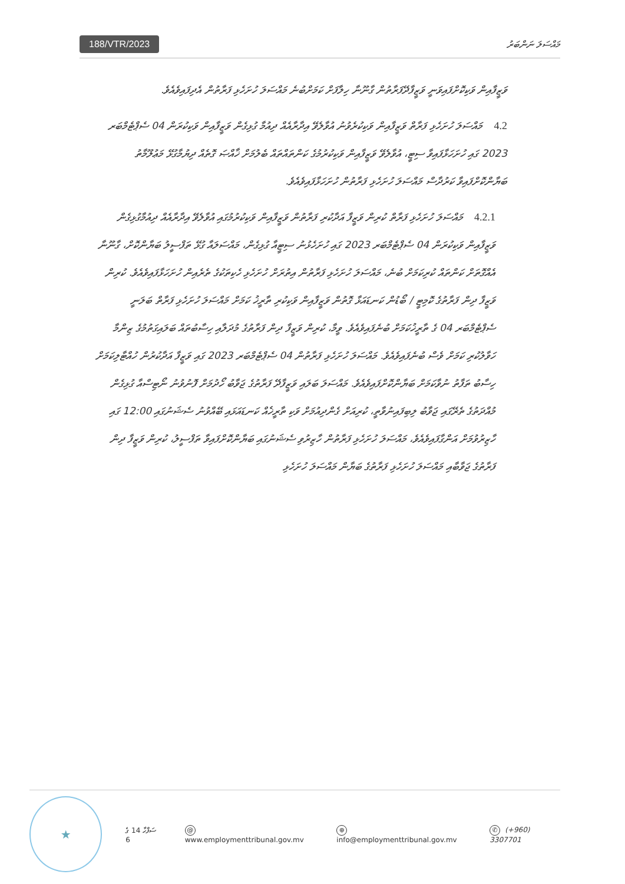188/VTR/2023
މައްސަލަ ނަންބަރު
ވަޒީފާއިން ވަކިކޮށްފައިވަނީ ވަޒީފާދޭފަރާތުން ގާނޫނާ ހިލާފަށް ކަމަށްބުނެ މައްސަލަ ހުށަހެޅި ފަރާތުން އެދިފައިވެއެވެ.
4.2 މައްސަލަ ހުށަހެޅި ފަރާތް ވަޒީފާއިން ވަކިކުރެވުނު އުވާލެވޭ އިދާރާއެއް ދިއުމާ ގުޅިގެން ވަޒީފާއިން ވަކިކުރަން 04 ސެޕްޓެމްބަރ 2023 ގައި ހުށަހަޅާފައިވާ ސިޓީ، އުވާލެވޭ ވަޒީފާއިން ވަކިކުރުމުގެ ކަންތައްތައް ބެލުމަށް ޚާއްޞަ ގޮތެއް ދިޔުމާގުޅޭ މަޢުލޫމާތު ބަޔާންކޮށްފައިވާ ކަރުދާސް މައްސަލަ ހުށަހެޅި ފަރާތުން ހުށަހަޅާފައިވެއެވެ.
4.2.1 މައްސަލަ ހުށަހެޅި ފަރާތް ކުރިން ވަޒީފާ އަދާކުރި ފަރާތުން ވަޒީފާއިން ވަކިކުރުމުގައި އުވާލެވޭ އިދާރާއެއް ދިއުމާގުޅިގެން ވަޒީފާއިން ވަކިކުރަން 04 ސެޕްޓެމްބަރ 2023 ގައި ހުށަހެޅުނު ސިޓީއާ ގުޅިގެން، މައްސަލައާ ގުޅޭ ތަފްސީލު ބަޔާންކޮށް، ގާނޫނާ އެއްގޮތަށް ކަންތައް ކުރިކަމަށް ބުނެ، މައްސަލަ ހުށަހެޅި ފަރާތުން އިތުރަށް ހުށަހެޅި ހެކިތަކުގެ ތެރެއިން ހުށަހަޅާފައިވެއެވެ. ކުރިން ވަޒީފާ ދިން ފަރާތުގެ ކޮމިޓީ / ބޯޑުން ކަނޑައަޅާ ގޮތުން ވަޒީފާއިން ވަކިކުރި ތާރީޚު ކަމަށް މައްސަލަ ހުށަހެޅި ފަރާތް ބަލަނީ ސެޕްޓެމްބަރ 04 ގެ ތާރީޚުކަމަށް ބުނެފައިވެއެވެ. ވީމާ، ކުރިން ވަޒީފާ ދިން ފަރާތުގެ މުދަލާއި ހިސާބުތައް ބަލައިގަތުމުގެ ޒިންމާ ހަވާލުކުރި ކަމަށް ވެސް ބުނެފައިވެއެވެ. މައްސަލަ ހުށަހެޅި ފަރާތުން 04 ސެޕްޓެމްބަރ 2023 ގައި ވަޒީފާ އަދާކުރުން ހުއްޓާލިކަމަށް ހިސާބު ތަފާތު ނުވާކަމަށް ބަޔާންކޮށްފައިވެއެވެ. މައްސަލަ ބަލައި ވަޒީފާދޭ ފަރާތުގެ ޖަވާބު ހޯދުމަށް ފޮނުވުނު ނޯޓިސްއާ ގުޅިގެން މުއްދަތުގެ ތެރޭގައި ޖަވާބު ލިބިފައިނުވާތީ، ކުރިއަށް ގެންދިއުމަށް ވަކި ތާރީޚެއް ކަނޑައަޅައި ބޭއްވުނު ސެޝަނުގައި 12:00 ގައި ހާޒިރުވުމަށް އަންގާފައިވެއެވެ، މައްސަލަ ހުށަހެޅި ފަރާތުން ހާޒިރުވި ސެޝަނުގައި ބަޔާންކޮށްފައިވާ ތަފްސީލު، ކުރިން ވަޒީފާ ދިން ފަރާތުގެ ޖަވާބާއި މައްސަލަ ހުށަހެޅި ފަރާތުގެ ބަޔާން މައްސަލަ ހުށަހެޅި
★
ސަފްހާ 14 ގެ 6
@ www.employmenttribunal.gov.mv
⊕ info@employmenttribunal.gov.mv
✆ (+960) 3307701